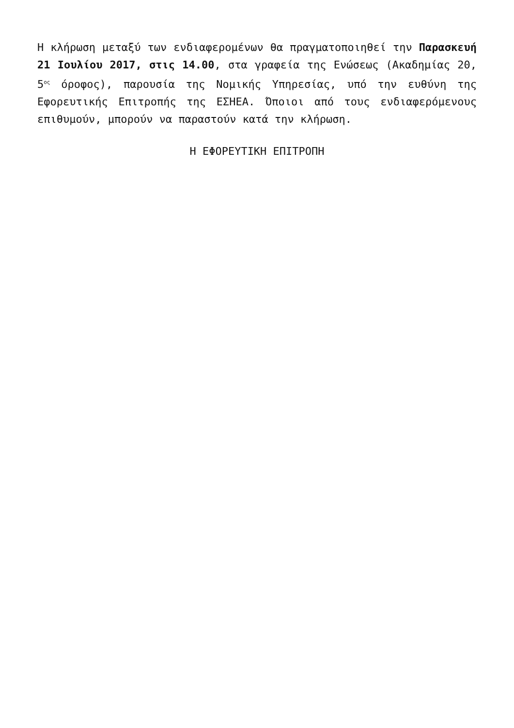Η κλήρωση μεταξύ των ενδιαφερομένων θα πραγματοποιηθεί την Παρασκευή 21 Ιουλίου 2017, στις 14.00, στα γραφεία της Ενώσεως (Ακαδημίας 20, 5<sup>ος</sup> όροφος), παρουσία της Νομικής Υπηρεσίας, υπό την ευθύνη της Εφορευτικής Επιτροπής της ΕΣΗΕΑ. Όποιοι από τους ενδιαφερόμενους επιθυμούν, μπορούν να παραστούν κατά την κλήρωση.
Η ΕΦΟΡΕΥΤΙΚΗ ΕΠΙΤΡΟΠΗ